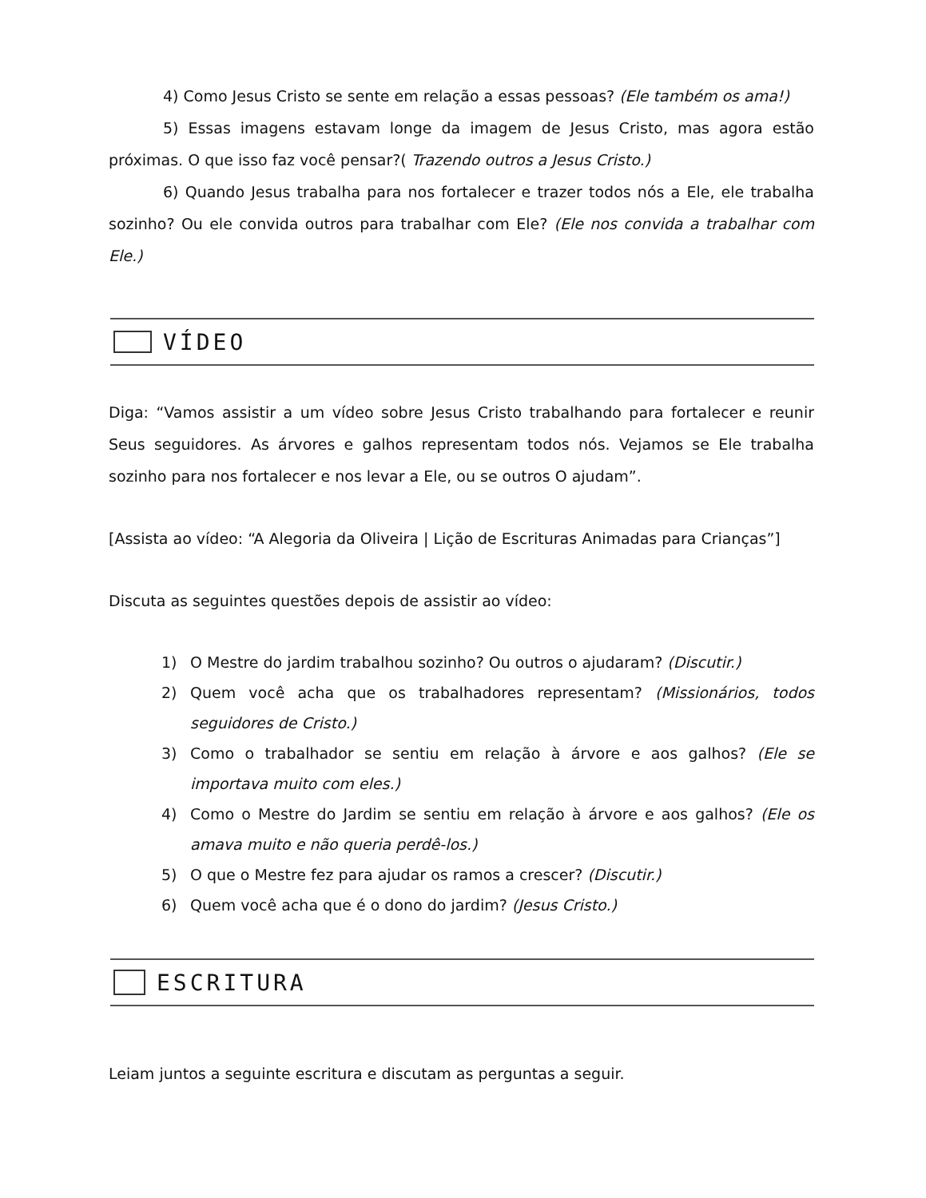4) Como Jesus Cristo se sente em relação a essas pessoas? (Ele também os ama!)
5) Essas imagens estavam longe da imagem de Jesus Cristo, mas agora estão próximas. O que isso faz você pensar?( Trazendo outros a Jesus Cristo.)
6) Quando Jesus trabalha para nos fortalecer e trazer todos nós a Ele, ele trabalha sozinho? Ou ele convida outros para trabalhar com Ele? (Ele nos convida a trabalhar com Ele.)
VÍDEO
Diga: “Vamos assistir a um vídeo sobre Jesus Cristo trabalhando para fortalecer e reunir Seus seguidores. As árvores e galhos representam todos nós. Vejamos se Ele trabalha sozinho para nos fortalecer e nos levar a Ele, ou se outros O ajudam”.
[Assista ao vídeo: “A Alegoria da Oliveira | Lição de Escrituras Animadas para Crianças”]
Discuta as seguintes questões depois de assistir ao vídeo:
1) O Mestre do jardim trabalhou sozinho? Ou outros o ajudaram? (Discutir.)
2) Quem você acha que os trabalhadores representam? (Missionários, todos seguidores de Cristo.)
3) Como o trabalhador se sentiu em relação à árvore e aos galhos? (Ele se importava muito com eles.)
4) Como o Mestre do Jardim se sentiu em relação à árvore e aos galhos? (Ele os amava muito e não queria perdê-los.)
5) O que o Mestre fez para ajudar os ramos a crescer? (Discutir.)
6) Quem você acha que é o dono do jardim? (Jesus Cristo.)
ESCRITURA
Leiam juntos a seguinte escritura e discutam as perguntas a seguir.